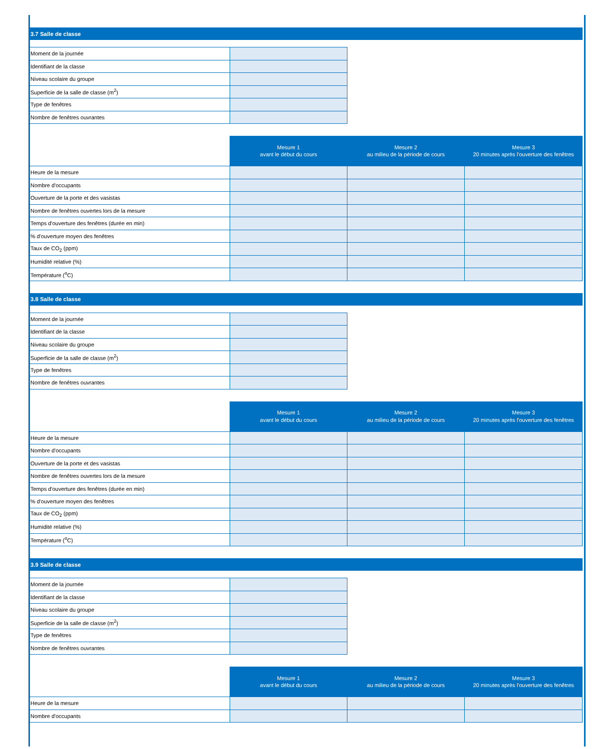| 3.7 Salle de classe | | | |
| Moment de la journée | | | |
| Identifiant de la classe | | | |
| Niveau scolaire du groupe | | | |
| Superficie de la salle de classe (m<sup>2</sup>) | | | |
| Type de fenêtres | | | |
| Nombre de fenêtres ouvrantes | | | |
| | Mesure 1 avant le début du cours | Mesure 2 au milieu de la période de cours | Mesure 3 20 minutes après l'ouverture des fenêtres |
| Heure de la mesure | | | |
| Nombre d'occupants | | | |
| Ouverture de la porte et des vasistas | | | |
| Nombre de fenêtres ouvertes lors de la mesure | | | |
| Temps d'ouverture des fenêtres (durée en min) | | | |
| % d'ouverture moyen des fenêtres | | | |
| Taux de CO<sub>2</sub> (ppm) | | | |
| Humidité relative (%) | | | |
| Température (<sup>o</sup>C) | | | |
| 3.8 Salle de classe | | | |
| Moment de la journée | | | |
| Identifiant de la classe | | | |
| Niveau scolaire du groupe | | | |
| Superficie de la salle de classe (m<sup>2</sup>) | | | |
| Type de fenêtres | | | |
| Nombre de fenêtres ouvrantes | | | |
| | Mesure 1 avant le début du cours | Mesure 2 au milieu de la période de cours | Mesure 3 20 minutes après l'ouverture des fenêtres |
| Heure de la mesure | | | |
| Nombre d'occupants | | | |
| Ouverture de la porte et des vasistas | | | |
| Nombre de fenêtres ouvertes lors de la mesure | | | |
| Temps d'ouverture des fenêtres (durée en min) | | | |
| % d'ouverture moyen des fenêtres | | | |
| Taux de CO<sub>2</sub> (ppm) | | | |
| Humidité relative (%) | | | |
| Température (<sup>o</sup>C) | | | |
| 3.9 Salle de classe | | | |
| Moment de la journée | | | |
| Identifiant de la classe | | | |
| Niveau scolaire du groupe | | | |
| Superficie de la salle de classe (m<sup>2</sup>) | | | |
| Type de fenêtres | | | |
| Nombre de fenêtres ouvrantes | | | |
| | Mesure 1 avant le début du cours | Mesure 2 au milieu de la période de cours | Mesure 3 20 minutes après l'ouverture des fenêtres |
| Heure de la mesure | | | |
| Nombre d'occupants | | | |